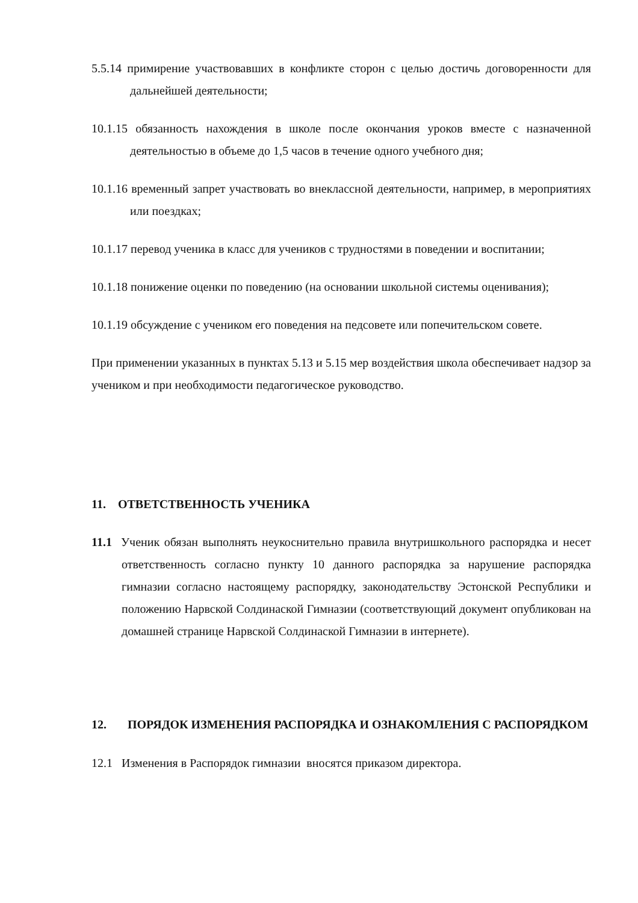5.5.14 примирение участвовавших в конфликте сторон с целью достичь договоренности для дальнейшей деятельности;
10.1.15 обязанность нахождения в школе после окончания уроков вместе с назначенной деятельностью в объеме до 1,5 часов в течение одного учебного дня;
10.1.16 временный запрет участвовать во внеклассной деятельности, например, в мероприятиях или поездках;
10.1.17 перевод ученика в класс для учеников с трудностями в поведении и воспитании;
10.1.18 понижение оценки по поведению (на основании школьной системы оценивания);
10.1.19 обсуждение с учеником его поведения на педсовете или попечительском совете.
При применении указанных в пунктах 5.13 и 5.15 мер воздействия школа обеспечивает надзор за учеником и при необходимости педагогическое руководство.
11. ОТВЕТСТВЕННОСТЬ УЧЕНИКА
11.1 Ученик обязан выполнять неукоснительно правила внутришкольного распорядка и несет ответственность согласно пункту 10 данного распорядка за нарушение распорядка гимназии согласно настоящему распорядку, законодательству Эстонской Республики и положению Нарвской Солдинаской Гимназии (соответствующий документ опубликован на домашней странице Нарвской Солдинаской Гимназии в интернете).
12. ПОРЯДОК ИЗМЕНЕНИЯ РАСПОРЯДКА И ОЗНАКОМЛЕНИЯ С РАСПОРЯДКОМ
12.1 Изменения в Распорядок гимназии вносятся приказом директора.